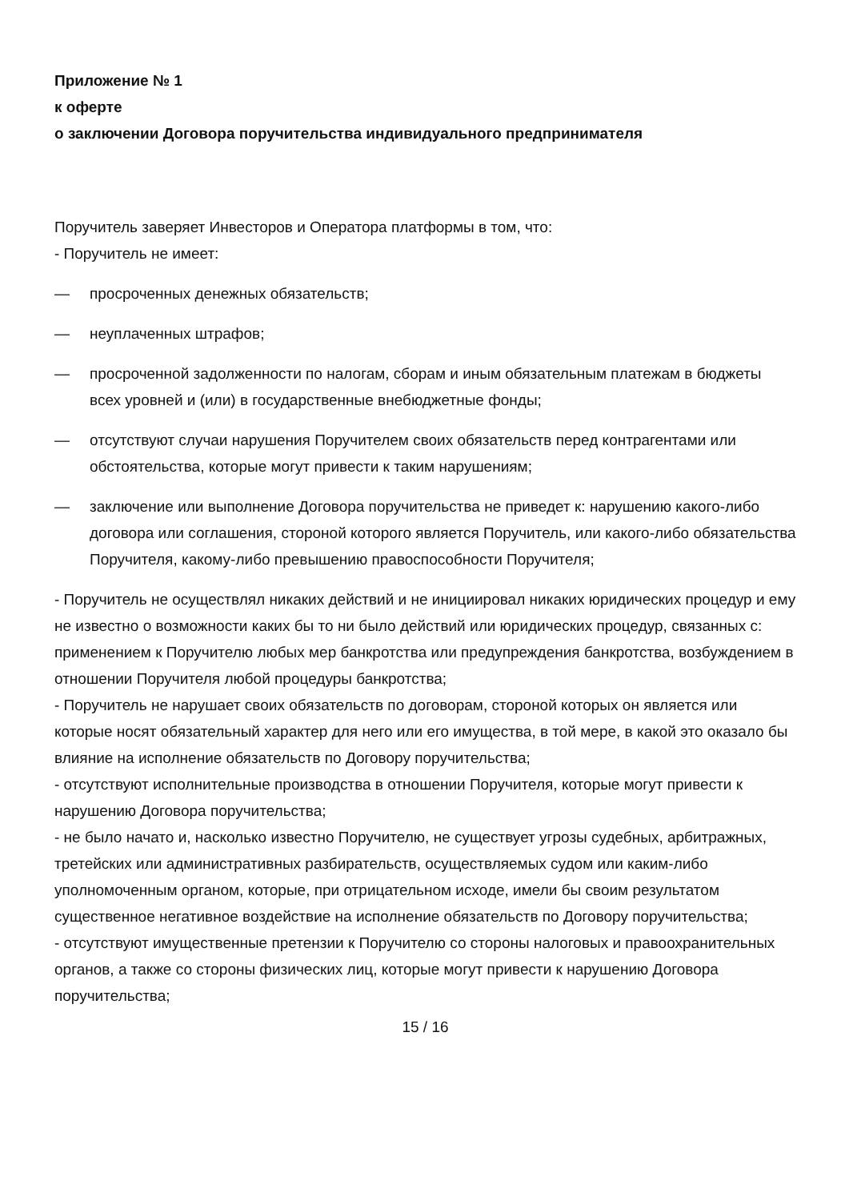Приложение № 1
к оферте
о заключении Договора поручительства индивидуального предпринимателя
Поручитель заверяет Инвесторов и Оператора платформы в том, что:
- Поручитель не имеет:
— просроченных денежных обязательств;
— неуплаченных штрафов;
— просроченной задолженности по налогам, сборам и иным обязательным платежам в бюджеты всех уровней и (или) в государственные внебюджетные фонды;
— отсутствуют случаи нарушения Поручителем своих обязательств перед контрагентами или обстоятельства, которые могут привести к таким нарушениям;
— заключение или выполнение Договора поручительства не приведет к: нарушению какого-либо договора или соглашения, стороной которого является Поручитель, или какого-либо обязательства Поручителя, какому-либо превышению правоспособности Поручителя;
- Поручитель не осуществлял никаких действий и не инициировал никаких юридических процедур и ему не известно о возможности каких бы то ни было действий или юридических процедур, связанных с: применением к Поручителю любых мер банкротства или предупреждения банкротства, возбуждением в отношении Поручителя любой процедуры банкротства;
- Поручитель не нарушает своих обязательств по договорам, стороной которых он является или которые носят обязательный характер для него или его имущества, в той мере, в какой это оказало бы влияние на исполнение обязательств по Договору поручительства;
- отсутствуют исполнительные производства в отношении Поручителя, которые могут привести к нарушению Договора поручительства;
- не было начато и, насколько известно Поручителю, не существует угрозы судебных, арбитражных, третейских или административных разбирательств, осуществляемых судом или каким-либо уполномоченным органом, которые, при отрицательном исходе, имели бы своим результатом существенное негативное воздействие на исполнение обязательств по Договору поручительства;
- отсутствуют имущественные претензии к Поручителю со стороны налоговых и правоохранительных органов, а также со стороны физических лиц, которые могут привести к нарушению Договора поручительства;
15 / 16